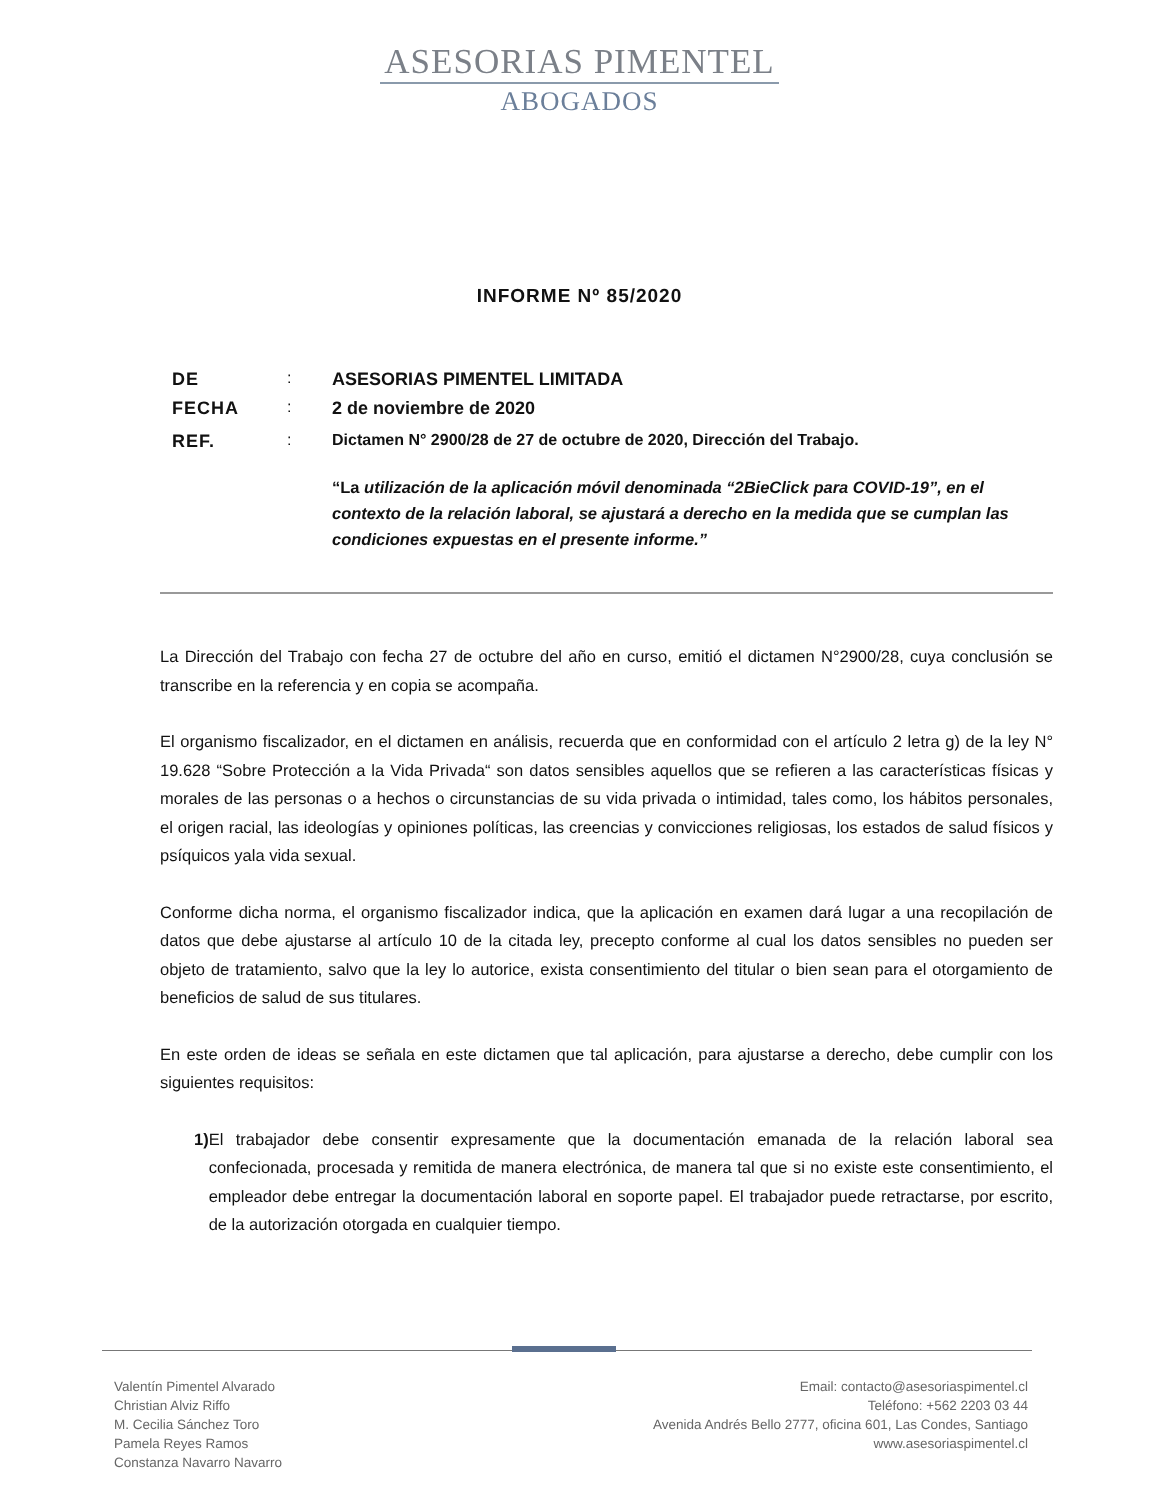ASESORIAS PIMENTEL
ABOGADOS
INFORME Nº 85/2020
DE: ASESORIAS PIMENTEL LIMITADA
FECHA: 2 de noviembre de 2020
REF.: Dictamen N° 2900/28 de 27 de octubre de 2020, Dirección del Trabajo.
“La utilización de la aplicación móvil denominada “2BieClick para COVID-19”, en el contexto de la relación laboral, se ajustará a derecho en la medida que se cumplan las condiciones expuestas en el presente informe.”
La Dirección del Trabajo con fecha 27 de octubre del año en curso, emitió el dictamen N°2900/28, cuya conclusión se transcribe en la referencia y en copia se acompaña.
El organismo fiscalizador, en el dictamen en análisis, recuerda que en conformidad con el artículo 2 letra g) de la ley N° 19.628 “Sobre Protección a la Vida Privada“ son datos sensibles aquellos que se refieren a las características físicas y morales de las personas o a hechos o circunstancias de su vida privada o intimidad, tales como, los hábitos personales, el origen racial, las ideologías y opiniones políticas, las creencias y convicciones religiosas, los estados de salud físicos y psíquicos yala vida sexual.
Conforme dicha norma, el organismo fiscalizador indica, que la aplicación en examen dará lugar a una recopilación de datos que debe ajustarse al artículo 10 de la citada ley, precepto conforme al cual los datos sensibles no pueden ser objeto de tratamiento, salvo que la ley lo autorice, exista consentimiento del titular o bien sean para el otorgamiento de beneficios de salud de sus titulares.
En este orden de ideas se señala en este dictamen que tal aplicación, para ajustarse a derecho, debe cumplir con los siguientes requisitos:
1) El trabajador debe consentir expresamente que la documentación emanada de la relación laboral sea confecionada, procesada y remitida de manera electrónica, de manera tal que si no existe este consentimiento, el empleador debe entregar la documentación laboral en soporte papel. El trabajador puede retractarse, por escrito, de la autorización otorgada en cualquier tiempo.
Valentín Pimentel Alvarado
Christian Alviz Riffo
M. Cecilia Sánchez Toro
Pamela Reyes Ramos
Constanza Navarro Navarro
Email: contacto@asesoriaspimentel.cl
Teléfono: +562 2203 03 44
Avenida Andrés Bello 2777, oficina 601, Las Condes, Santiago
www.asesoriaspimentel.cl